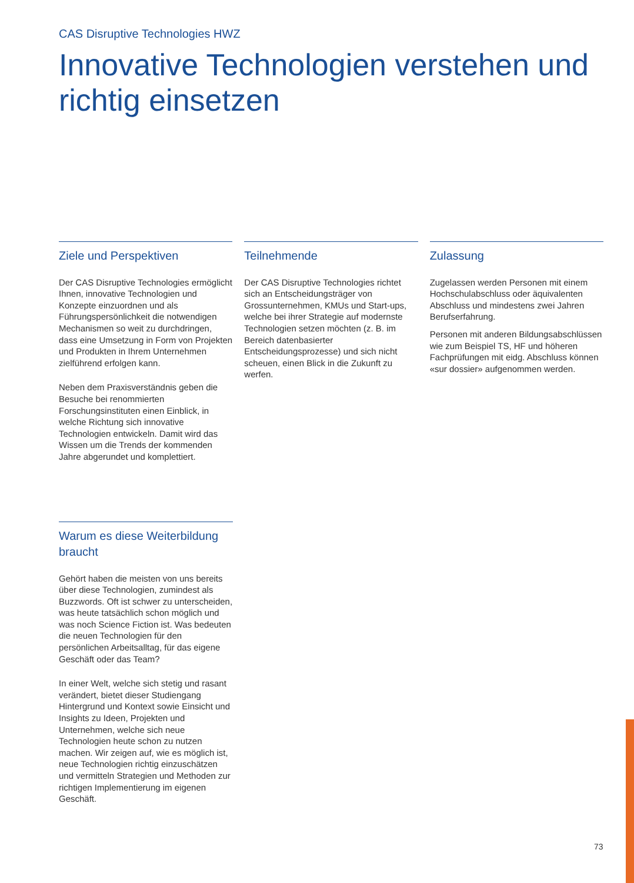CAS Disruptive Technologies HWZ
Innovative Technologien verstehen und richtig einsetzen
Ziele und Perspektiven
Der CAS Disruptive Technologies ermöglicht Ihnen, innovative Technologien und Konzepte einzuordnen und als Führungspersönlichkeit die notwendigen Mechanismen so weit zu durchdringen, dass eine Umsetzung in Form von Projekten und Produkten in Ihrem Unternehmen zielführend erfolgen kann.
Neben dem Praxisverständnis geben die Besuche bei renommierten Forschungsinstituten einen Einblick, in welche Richtung sich innovative Technologien entwickeln. Damit wird das Wissen um die Trends der kommenden Jahre abgerundet und komplettiert.
Teilnehmende
Der CAS Disruptive Technologies richtet sich an Entscheidungsträger von Grossunternehmen, KMUs und Start-ups, welche bei ihrer Strategie auf modernste Technologien setzen möchten (z. B. im Bereich datenbasierter Entscheidungsprozesse) und sich nicht scheuen, einen Blick in die Zukunft zu werfen.
Zulassung
Zugelassen werden Personen mit einem Hochschulabschluss oder äquivalenten Abschluss und mindestens zwei Jahren Berufserfahrung.
Personen mit anderen Bildungsabschlüssen wie zum Beispiel TS, HF und höheren Fachprüfungen mit eidg. Abschluss können «sur dossier» aufgenommen werden.
Warum es diese Weiterbildung braucht
Gehört haben die meisten von uns bereits über diese Technologien, zumindest als Buzzwords. Oft ist schwer zu unterscheiden, was heute tatsächlich schon möglich und was noch Science Fiction ist. Was bedeuten die neuen Technologien für den persönlichen Arbeitsalltag, für das eigene Geschäft oder das Team?
In einer Welt, welche sich stetig und rasant verändert, bietet dieser Studiengang Hintergrund und Kontext sowie Einsicht und Insights zu Ideen, Projekten und Unternehmen, welche sich neue Technologien heute schon zu nutzen machen. Wir zeigen auf, wie es möglich ist, neue Technologien richtig einzuschätzen und vermitteln Strategien und Methoden zur richtigen Implementierung im eigenen Geschäft.
73